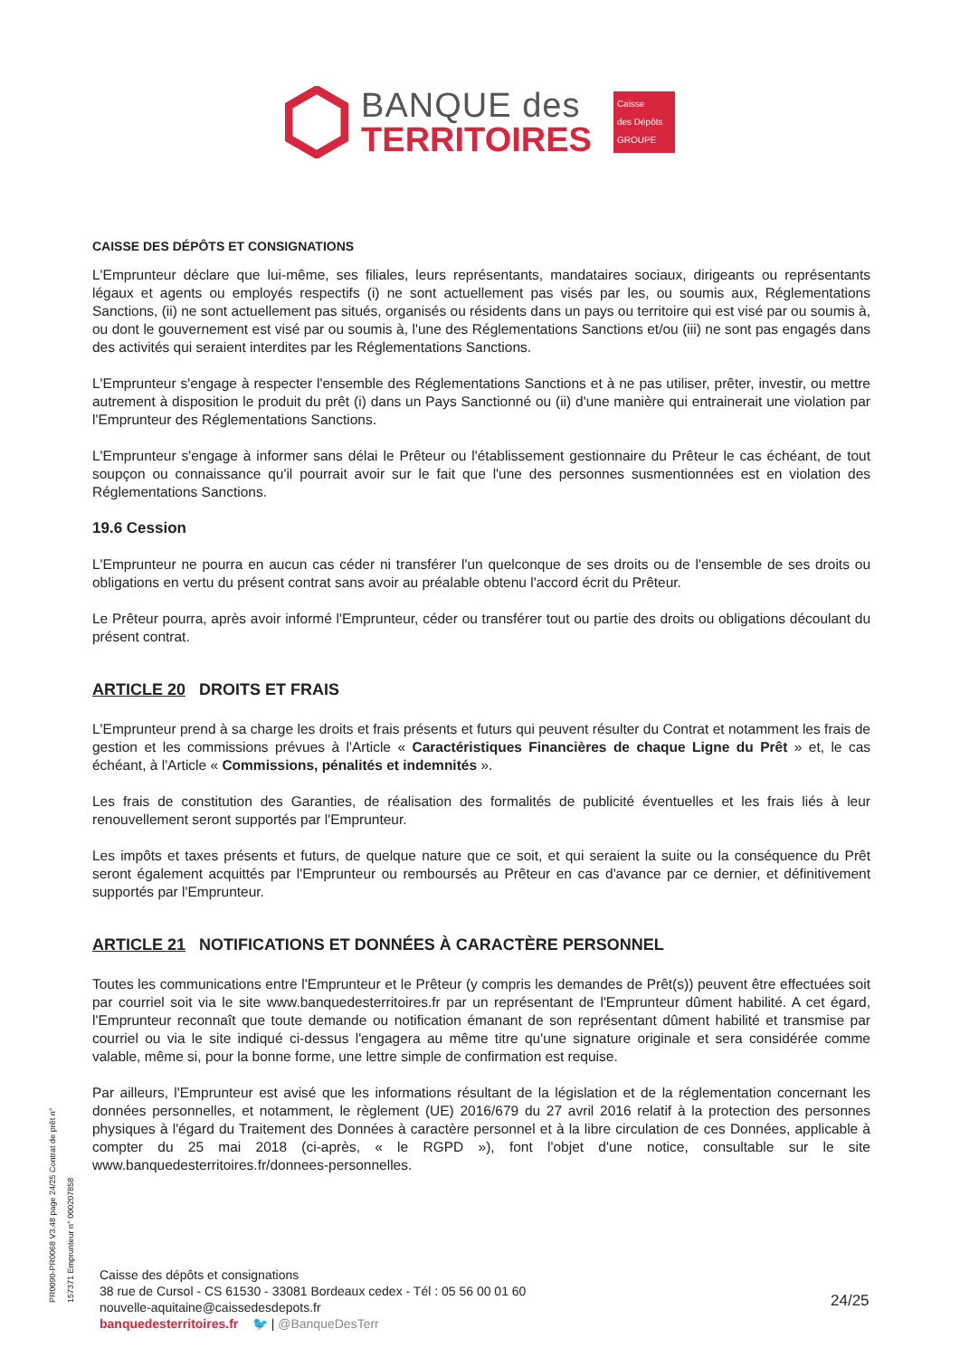BANQUE des
TERRITOIRES
Caisse
des Dépôts
GROUPE
CAISSE DES DÉPÔTS ET CONSIGNATIONS
L'Emprunteur déclare que lui-même, ses filiales, leurs représentants, mandataires sociaux, dirigeants ou représentants légaux et agents ou employés respectifs (i) ne sont actuellement pas visés par les, ou soumis aux, Réglementations Sanctions, (ii) ne sont actuellement pas situés, organisés ou résidents dans un pays ou territoire qui est visé par ou soumis à, ou dont le gouvernement est visé par ou soumis à, l'une des Réglementations Sanctions et/ou (iii) ne sont pas engagés dans des activités qui seraient interdites par les Réglementations Sanctions.
L'Emprunteur s'engage à respecter l'ensemble des Réglementations Sanctions et à ne pas utiliser, prêter, investir, ou mettre autrement à disposition le produit du prêt (i) dans un Pays Sanctionné ou (ii) d'une manière qui entrainerait une violation par l'Emprunteur des Réglementations Sanctions.
L'Emprunteur s'engage à informer sans délai le Prêteur ou l'établissement gestionnaire du Prêteur le cas échéant, de tout soupçon ou connaissance qu'il pourrait avoir sur le fait que l'une des personnes susmentionnées est en violation des Réglementations Sanctions.
19.6 Cession
L'Emprunteur ne pourra en aucun cas céder ni transférer l'un quelconque de ses droits ou de l'ensemble de ses droits ou obligations en vertu du présent contrat sans avoir au préalable obtenu l'accord écrit du Prêteur.
Le Prêteur pourra, après avoir informé l'Emprunteur, céder ou transférer tout ou partie des droits ou obligations découlant du présent contrat.
ARTICLE 20 DROITS ET FRAIS
L'Emprunteur prend à sa charge les droits et frais présents et futurs qui peuvent résulter du Contrat et notamment les frais de gestion et les commissions prévues à l'Article « Caractéristiques Financières de chaque Ligne du Prêt » et, le cas échéant, à l'Article « Commissions, pénalités et indemnités ».
Les frais de constitution des Garanties, de réalisation des formalités de publicité éventuelles et les frais liés à leur renouvellement seront supportés par l'Emprunteur.
Les impôts et taxes présents et futurs, de quelque nature que ce soit, et qui seraient la suite ou la conséquence du Prêt seront également acquittés par l'Emprunteur ou remboursés au Prêteur en cas d'avance par ce dernier, et définitivement supportés par l'Emprunteur.
ARTICLE 21 NOTIFICATIONS ET DONNÉES À CARACTÈRE PERSONNEL
Toutes les communications entre l'Emprunteur et le Prêteur (y compris les demandes de Prêt(s)) peuvent être effectuées soit par courriel soit via le site www.banquedesterritoires.fr par un représentant de l'Emprunteur dûment habilité. A cet égard, l'Emprunteur reconnaît que toute demande ou notification émanant de son représentant dûment habilité et transmise par courriel ou via le site indiqué ci-dessus l'engagera au même titre qu'une signature originale et sera considérée comme valable, même si, pour la bonne forme, une lettre simple de confirmation est requise.
Par ailleurs, l'Emprunteur est avisé que les informations résultant de la législation et de la réglementation concernant les données personnelles, et notamment, le règlement (UE) 2016/679 du 27 avril 2016 relatif à la protection des personnes physiques à l'égard du Traitement des Données à caractère personnel et à la libre circulation de ces Données, applicable à compter du 25 mai 2018 (ci-après, « le RGPD »), font l'objet d'une notice, consultable sur le site www.banquedesterritoires.fr/donnees-personnelles.
PR0090-PR0068 V3.48 page 24/25 Contrat de prêt n° 157371 Emprunteur n° 000207858
Caisse des dépôts et consignations
38 rue de Cursol - CS 61530 - 33081 Bordeaux cedex - Tél : 05 56 00 01 60
nouvelle-aquitaine@caissedesdepots.fr
banquedesterritoires.fr 🐦 | @BanqueDesTerr
24/25